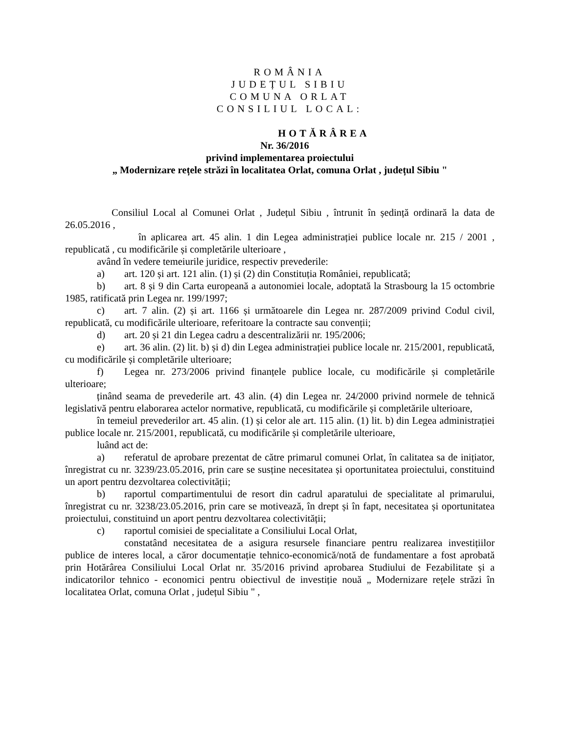ROMÂNIA
JUDEȚUL SIBIU
COMUNA ORLAT
CONSILIUL LOCAL:
HOTĂRÂREA
Nr. 36/2016
privind implementarea proiectului
„ Modernizare rețele străzi în localitatea Orlat, comuna Orlat , județul Sibiu "
Consiliul Local al Comunei Orlat , Județul Sibiu , întrunit în ședință ordinară la data de 26.05.2016 ,
în aplicarea art. 45 alin. 1 din Legea administrației publice locale nr. 215 / 2001 , republicată , cu modificările și completările ulterioare ,
având în vedere temeiurile juridice, respectiv prevederile:
a) art. 120 și art. 121 alin. (1) și (2) din Constituția României, republicată;
b) art. 8 și 9 din Carta europeană a autonomiei locale, adoptată la Strasbourg la 15 octombrie 1985, ratificată prin Legea nr. 199/1997;
c) art. 7 alin. (2) și art. 1166 și următoarele din Legea nr. 287/2009 privind Codul civil, republicată, cu modificările ulterioare, referitoare la contracte sau convenții;
d) art. 20 și 21 din Legea cadru a descentralizării nr. 195/2006;
e) art. 36 alin. (2) lit. b) și d) din Legea administrației publice locale nr. 215/2001, republicată, cu modificările și completările ulterioare;
f) Legea nr. 273/2006 privind finanțele publice locale, cu modificările și completările ulterioare;
ținând seama de prevederile art. 43 alin. (4) din Legea nr. 24/2000 privind normele de tehnică legislativă pentru elaborarea actelor normative, republicată, cu modificările și completările ulterioare,
în temeiul prevederilor art. 45 alin. (1) și celor ale art. 115 alin. (1) lit. b) din Legea administrației publice locale nr. 215/2001, republicată, cu modificările și completările ulterioare,
luând act de:
a) referatul de aprobare prezentat de către primarul comunei Orlat, în calitatea sa de inițiator, înregistrat cu nr. 3239/23.05.2016, prin care se susține necesitatea și oportunitatea proiectului, constituind un aport pentru dezvoltarea colectivității;
b) raportul compartimentului de resort din cadrul aparatului de specialitate al primarului, înregistrat cu nr. 3238/23.05.2016, prin care se motivează, în drept și în fapt, necesitatea și oportunitatea proiectului, constituind un aport pentru dezvoltarea colectivității;
c) raportul comisiei de specialitate a Consiliului Local Orlat,
constatând necesitatea de a asigura resursele financiare pentru realizarea investițiilor publice de interes local, a căror documentație tehnico-economică/notă de fundamentare a fost aprobată prin Hotărârea Consiliului Local Orlat nr. 35/2016 privind aprobarea Studiului de Fezabilitate și a indicatorilor tehnico - economici pentru obiectivul de investiție nouă „ Modernizare rețele străzi în localitatea Orlat, comuna Orlat , județul Sibiu " ,